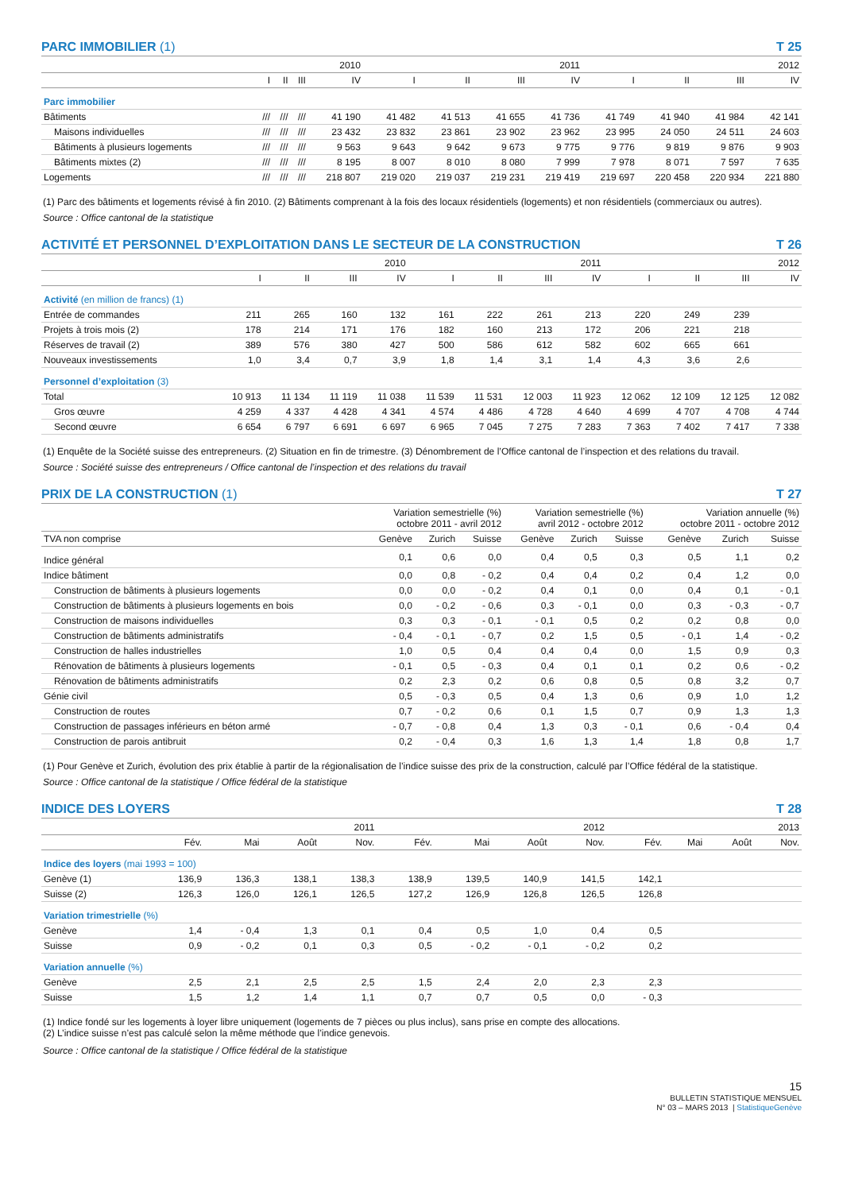PARC IMMOBILIER (1) T 25
| | 2010 | | | | 2011 | | | | 2012 | | | |
| --- | --- | --- | --- | --- | --- | --- | --- | --- | --- | --- | --- | --- |
| | I | II | III | IV | I | II | III | IV | I | II | III | IV |
| Parc immobilier | | | | | | | | | | | | |
| Bâtiments | /// | /// | /// | 41 190 | 41 482 | 41 513 | 41 655 | 41 736 | 41 749 | 41 940 | 41 984 | 42 141 |
| Maisons individuelles | /// | /// | /// | 23 432 | 23 832 | 23 861 | 23 902 | 23 962 | 23 995 | 24 050 | 24 511 | 24 603 |
| Bâtiments à plusieurs logements | /// | /// | /// | 9 563 | 9 643 | 9 642 | 9 673 | 9 775 | 9 776 | 9 819 | 9 876 | 9 903 |
| Bâtiments mixtes (2) | /// | /// | /// | 8 195 | 8 007 | 8 010 | 8 080 | 7 999 | 7 978 | 8 071 | 7 597 | 7 635 |
| Logements | /// | /// | /// | 218 807 | 219 020 | 219 037 | 219 231 | 219 419 | 219 697 | 220 458 | 220 934 | 221 880 |
(1) Parc des bâtiments et logements révisé à fin 2010. (2) Bâtiments comprenant à la fois des locaux résidentiels (logements) et non résidentiels (commerciaux ou autres).
Source : Office cantonal de la statistique
ACTIVITÉ ET PERSONNEL D’EXPLOITATION DANS LE SECTEUR DE LA CONSTRUCTION T 26
| | 2010 | | | | 2011 | | | | 2012 | | | |
| --- | --- | --- | --- | --- | --- | --- | --- | --- | --- | --- | --- | --- |
| | I | II | III | IV | I | II | III | IV | I | II | III | IV |
| Activité (en million de francs) (1) | | | | | | | | | | | | |
| Entrée de commandes | 211 | 265 | 160 | 132 | 161 | 222 | 261 | 213 | 220 | 249 | 239 | |
| Projets à trois mois (2) | 178 | 214 | 171 | 176 | 182 | 160 | 213 | 172 | 206 | 221 | 218 | |
| Réserves de travail (2) | 389 | 576 | 380 | 427 | 500 | 586 | 612 | 582 | 602 | 665 | 661 | |
| Nouveaux investissements | 1,0 | 3,4 | 0,7 | 3,9 | 1,8 | 1,4 | 3,1 | 1,4 | 4,3 | 3,6 | 2,6 | |
| Personnel d’exploitation (3) | | | | | | | | | | | | |
| Total | 10 913 | 11 134 | 11 119 | 11 038 | 11 539 | 11 531 | 12 003 | 11 923 | 12 062 | 12 109 | 12 125 | 12 082 |
| Gros œuvre | 4 259 | 4 337 | 4 428 | 4 341 | 4 574 | 4 486 | 4 728 | 4 640 | 4 699 | 4 707 | 4 708 | 4 744 |
| Second œuvre | 6 654 | 6 797 | 6 691 | 6 697 | 6 965 | 7 045 | 7 275 | 7 283 | 7 363 | 7 402 | 7 417 | 7 338 |
(1) Enquête de la Société suisse des entrepreneurs. (2) Situation en fin de trimestre. (3) Dénombrement de l’Office cantonal de l’inspection et des relations du travail.
Source : Société suisse des entrepreneurs / Office cantonal de l’inspection et des relations du travail
PRIX DE LA CONSTRUCTION (1) T 27
| | Variation semestrielle (%) octobre 2011 - avril 2012 | | | Variation semestrielle (%) avril 2012 - octobre 2012 | | | Variation annuelle (%) octobre 2011 - octobre 2012 | | |
| --- | --- | --- | --- | --- | --- | --- | --- | --- | --- |
| TVA non comprise | Genève | Zurich | Suisse | Genève | Zurich | Suisse | Genève | Zurich | Suisse |
| Indice général | 0,1 | 0,6 | 0,0 | 0,4 | 0,5 | 0,3 | 0,5 | 1,1 | 0,2 |
| Indice bâtiment | 0,0 | 0,8 | - 0,2 | 0,4 | 0,4 | 0,2 | 0,4 | 1,2 | 0,0 |
| Construction de bâtiments à plusieurs logements | 0,0 | 0,0 | - 0,2 | 0,4 | 0,1 | 0,0 | 0,4 | 0,1 | - 0,1 |
| Construction de bâtiments à plusieurs logements en bois | 0,0 | - 0,2 | - 0,6 | 0,3 | - 0,1 | 0,0 | 0,3 | - 0,3 | - 0,7 |
| Construction de maisons individuelles | 0,3 | 0,3 | - 0,1 | - 0,1 | 0,5 | 0,2 | 0,2 | 0,8 | 0,0 |
| Construction de bâtiments administratifs | - 0,4 | - 0,1 | - 0,7 | 0,2 | 1,5 | 0,5 | - 0,1 | 1,4 | - 0,2 |
| Construction de halles industrielles | 1,0 | 0,5 | 0,4 | 0,4 | 0,4 | 0,0 | 1,5 | 0,9 | 0,3 |
| Rénovation de bâtiments à plusieurs logements | - 0,1 | 0,5 | - 0,3 | 0,4 | 0,1 | 0,1 | 0,2 | 0,6 | - 0,2 |
| Rénovation de bâtiments administratifs | 0,2 | 2,3 | 0,2 | 0,6 | 0,8 | 0,5 | 0,8 | 3,2 | 0,7 |
| Génie civil | 0,5 | - 0,3 | 0,5 | 0,4 | 1,3 | 0,6 | 0,9 | 1,0 | 1,2 |
| Construction de routes | 0,7 | - 0,2 | 0,6 | 0,1 | 1,5 | 0,7 | 0,9 | 1,3 | 1,3 |
| Construction de passages inférieurs en béton armé | - 0,7 | - 0,8 | 0,4 | 1,3 | 0,3 | - 0,1 | 0,6 | - 0,4 | 0,4 |
| Construction de parois antibruit | 0,2 | - 0,4 | 0,3 | 1,6 | 1,3 | 1,4 | 1,8 | 0,8 | 1,7 |
(1) Pour Genève et Zurich, évolution des prix établie à partir de la régionalisation de l’indice suisse des prix de la construction, calculé par l’Office fédéral de la statistique.
Source : Office cantonal de la statistique / Office fédéral de la statistique
INDICE DES LOYERS T 28
| | 2011 | | | | 2012 | | | | 2013 | | | |
| --- | --- | --- | --- | --- | --- | --- | --- | --- | --- | --- | --- | --- |
| | Fév. | Mai | Août | Nov. | Fév. | Mai | Août | Nov. | Fév. | Mai | Août | Nov. |
| Indice des loyers (mai 1993 = 100) | | | | | | | | | | | | |
| Genève (1) | 136,9 | 136,3 | 138,1 | 138,3 | 138,9 | 139,5 | 140,9 | 141,5 | 142,1 | | | |
| Suisse (2) | 126,3 | 126,0 | 126,1 | 126,5 | 127,2 | 126,9 | 126,8 | 126,5 | 126,8 | | | |
| Variation trimestrielle (%) | | | | | | | | | | | | |
| Genève | 1,4 | - 0,4 | 1,3 | 0,1 | 0,4 | 0,5 | 1,0 | 0,4 | 0,5 | | | |
| Suisse | 0,9 | - 0,2 | 0,1 | 0,3 | 0,5 | - 0,2 | - 0,1 | - 0,2 | 0,2 | | | |
| Variation annuelle (%) | | | | | | | | | | | | |
| Genève | 2,5 | 2,1 | 2,5 | 2,5 | 1,5 | 2,4 | 2,0 | 2,3 | 2,3 | | | |
| Suisse | 1,5 | 1,2 | 1,4 | 1,1 | 0,7 | 0,7 | 0,5 | 0,0 | - 0,3 | | | |
(1) Indice fondé sur les logements à loyer libre uniquement (logements de 7 pièces ou plus inclus), sans prise en compte des allocations.
(2) L’indice suisse n’est pas calculé selon la même méthode que l’indice genevois.
Source : Office cantonal de la statistique / Office fédéral de la statistique
15
BULLETIN STATISTIQUE MENSUEL
N° 03 – MARS 2013 | StatistiqueGenève